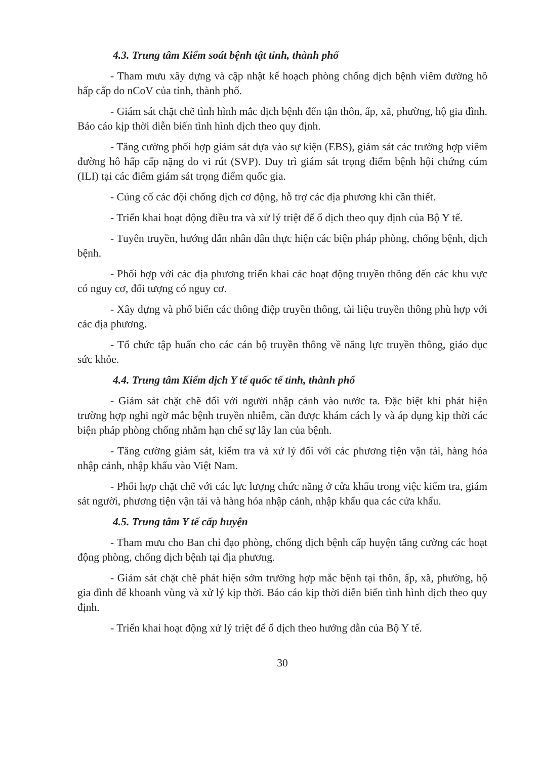4.3. Trung tâm Kiểm soát bệnh tật tỉnh, thành phố
- Tham mưu xây dựng và cập nhật kế hoạch phòng chống dịch bệnh viêm đường hô hấp cấp do nCoV của tỉnh, thành phố.
- Giám sát chặt chẽ tình hình mắc dịch bệnh đến tận thôn, ấp, xã, phường, hộ gia đình. Báo cáo kịp thời diễn biến tình hình dịch theo quy định.
- Tăng cường phối hợp giám sát dựa vào sự kiện (EBS), giám sát các trường hợp viêm đường hô hấp cấp nặng do vi rút (SVP). Duy trì giám sát trọng điểm bệnh hội chứng cúm (ILI) tại các điểm giám sát trọng điểm quốc gia.
- Củng cố các đội chống dịch cơ động, hỗ trợ các địa phương khi cần thiết.
- Triển khai hoạt động điều tra và xử lý triệt để ổ dịch theo quy định của Bộ Y tế.
- Tuyên truyền, hướng dẫn nhân dân thực hiện các biện pháp phòng, chống bệnh, dịch bệnh.
- Phối hợp với các địa phương triển khai các hoạt động truyền thông đến các khu vực có nguy cơ, đối tượng có nguy cơ.
- Xây dựng và phổ biến các thông điệp truyền thông, tài liệu truyền thông phù hợp với các địa phương.
- Tổ chức tập huấn cho các cán bộ truyền thông về năng lực truyền thông, giáo dục sức khỏe.
4.4. Trung tâm Kiểm dịch Y tế quốc tế tỉnh, thành phố
- Giám sát chặt chẽ đối với người nhập cảnh vào nước ta. Đặc biệt khi phát hiện trường hợp nghi ngờ mắc bệnh truyền nhiễm, cần được khám cách ly và áp dụng kịp thời các biện pháp phòng chống nhằm hạn chế sự lây lan của bệnh.
- Tăng cường giám sát, kiểm tra và xử lý đối với các phương tiện vận tải, hàng hóa nhập cảnh, nhập khẩu vào Việt Nam.
- Phối hợp chặt chẽ với các lực lượng chức năng ở cửa khẩu trong việc kiểm tra, giám sát người, phương tiện vận tải và hàng hóa nhập cảnh, nhập khẩu qua các cửa khẩu.
4.5. Trung tâm Y tế cấp huyện
- Tham mưu cho Ban chỉ đạo phòng, chống dịch bệnh cấp huyện tăng cường các hoạt động phòng, chống dịch bệnh tại địa phương.
- Giám sát chặt chẽ phát hiện sớm trường hợp mắc bệnh tại thôn, ấp, xã, phường, hộ gia đình để khoanh vùng và xử lý kịp thời. Báo cáo kịp thời diễn biến tình hình dịch theo quy định.
- Triển khai hoạt động xử lý triệt để ổ dịch theo hướng dẫn của Bộ Y tế.
30